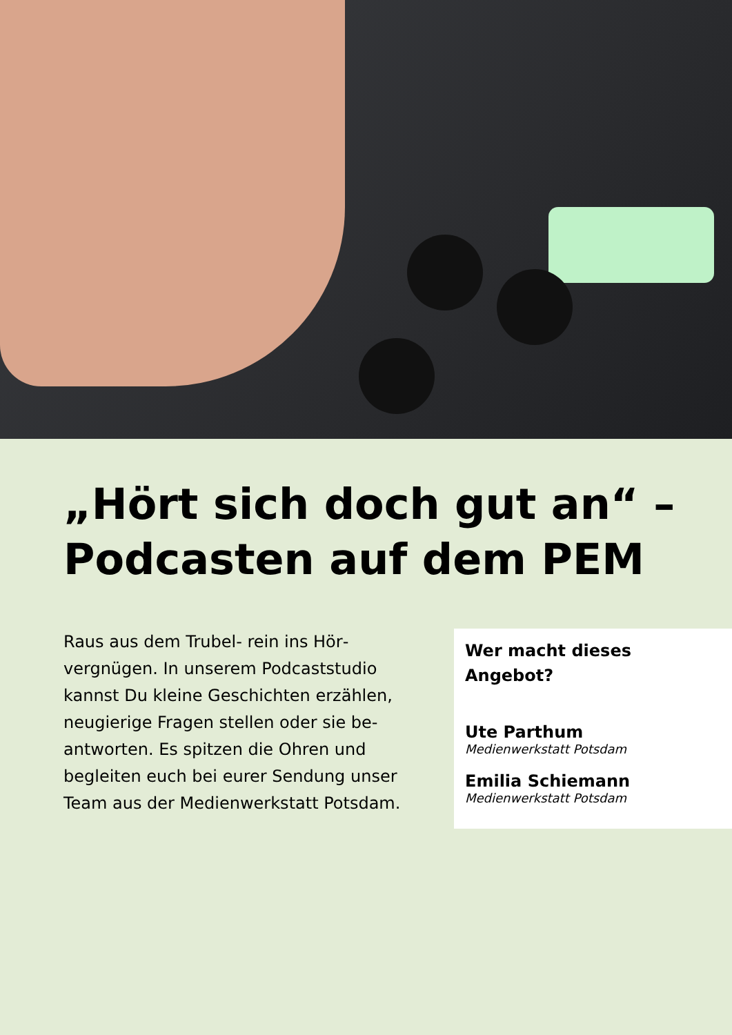„Hört sich doch gut an“ –
Podcasten auf dem PEM
Raus aus dem Trubel- rein ins Hör­vergnügen. In unserem Podcaststudio kannst Du kleine Geschichten erzählen, neugierige Fragen stellen oder sie be­antworten. Es spitzen die Ohren und begleiten euch bei eurer Sendung unser Team aus der Medienwerkstatt Pots­dam.
Wer macht dieses Angebot?
Ute Parthum
Medienwerkstatt Potsdam
Emilia Schiemann
Medienwerkstatt Potsdam